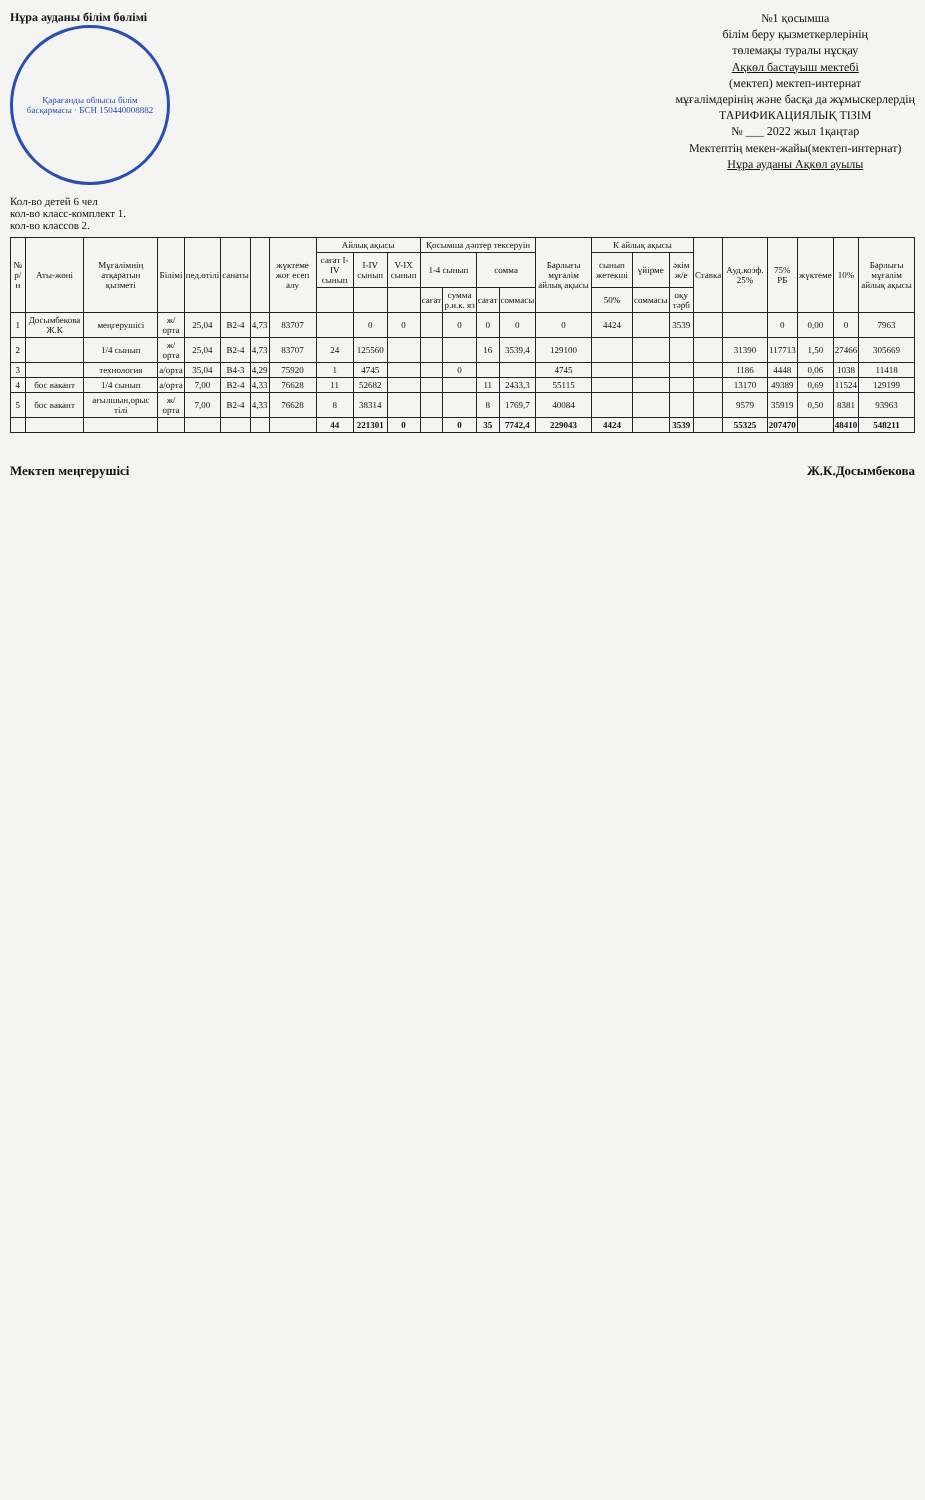Нұра ауданы білім бөлімі
Қарағанды облысы білім басқармасы · БСН 150440008882
№1 қосымша
білім беру қызметкерлерінің
төлемақы туралы нұсқау
Ақкөл бастауыш мектебі
(мектеп) мектеп-интернат
мұғалімдерінің және басқа да жұмыскерлердің
ТАРИФИКАЦИЯЛЫҚ ТІЗІМ
№ ___ 2022 жыл 1қаңтар
Мектептің мекен-жайы(мектеп-интернат)
Нұра ауданы Ақкөл ауылы
Кол-во детей 6 чел
кол-во класс-комплект 1.
кол-во классов 2.
| № р/н | Аты-жөні | Мұғалімнің атқаратын қызметі | Білімі | пед.өтілі | санаты | | жүктеме жоғ есеп алу | Айлық ақысы | | | Қосымша дәптер тексеруін | | | | Барлығы мұғалім айлық ақысы | К айлық ақысы | | | Ставка | Ауд.коэф. 25% | 75% РБ | жүктеме | 10% | Барлығы мұғалім айлық ақысы |
| --- | --- | --- | --- | --- | --- | --- | --- | --- | --- | --- | --- | --- | --- | --- | --- | --- | --- | --- | --- | --- | --- | --- | --- | --- |
| | | | | | | | | сағат I-IV сынып | I-IV сынып | V-IX сынып | 1-4 сынып | | сомма | | | сынып жетекші | үйірме | әкім ж/е | | | | | | |
| | | | | | | | | | | | сағат | сумма р.и.к. яз | сағат | соммасы | | 50% | соммасы | оқу тәрб | | | | | | |
| 1 | Досымбекова Ж.К | меңгерушісі | ж/орта | 25,04 | В2-4 | 4,73 | 83707 | | 0 | 0 | | 0 | 0 | 0 | 0 | 4424 | | 3539 | | | 0 | 0,00 | 0 | 7963 |
| 2 | | 1/4 сынып | ж/орта | 25,04 | В2-4 | 4,73 | 83707 | 24 | 125560 | | | | 16 | 3539,4 | 129100 | | | | | 31390 | 117713 | 1,50 | 27466 | 305669 |
| 3 | | технология | а/орта | 35,04 | В4-3 | 4,29 | 75920 | 1 | 4745 | | | 0 | | | 4745 | | | | | 1186 | 4448 | 0,06 | 1038 | 11418 |
| 4 | бос вакант | 1/4 сынып | а/орта | 7,00 | В2-4 | 4,33 | 76628 | 11 | 52682 | | | | 11 | 2433,3 | 55115 | | | | | 13170 | 49389 | 0,69 | 11524 | 129199 |
| 5 | бос вакант | ағылшын,орыс тілі | ж/орта | 7,00 | В2-4 | 4,33 | 76628 | 8 | 38314 | | | | 8 | 1769,7 | 40084 | | | | | 9579 | 35919 | 0,50 | 8381 | 93963 |
| | | | | | | | | 44 | 221301 | 0 | | 0 | 35 | 7742,4 | 229043 | 4424 | | 3539 | | 55325 | 207470 | | 48410 | 548211 |
Мектеп меңгерушісі Ж.К.Досымбекова